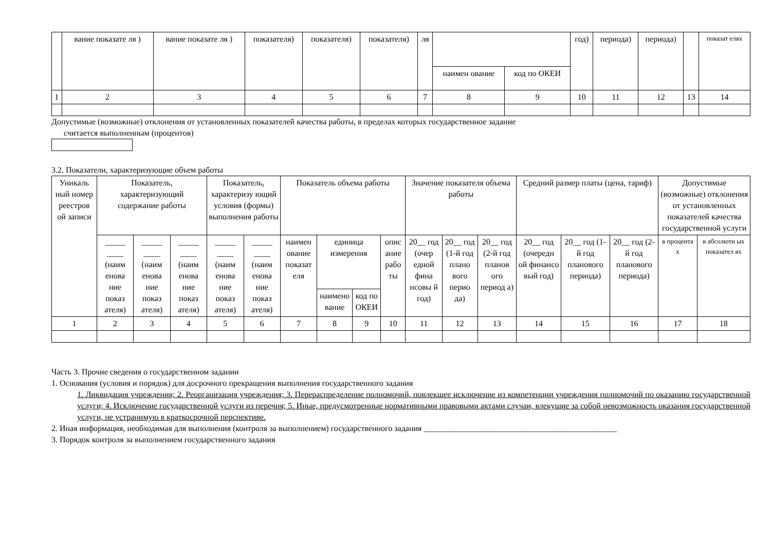| | вание показате ля ) | вание показате ля ) | показателя) | показателя) | показателя) | ля | | | год) | периода) | периода) | | показат елях |
| | | | | | | | наимен ование | код по ОКЕИ | | | | | |
| 1 | 2 | 3 | 4 | 5 | 6 | 7 | 8 | 9 | 10 | 11 | 12 | 13 | 14 |
Допустимые (возможные) отклонения от установленных показателей качества работы, в пределах которых государственное задание
считается выполненным (процентов)
3.2. Показатели, характеризующие объем работы
| Уникаль ный номер реестров ой записи | Показатель, характеризующий содержание работы | | | Показатель, характеризу ющий условия (формы) выполнения работы | | Показатель объема работы | | | | Значение показателя объема работы | | | Средний размер платы (цена, тариф) | | | Допустимые (возможные) отклонения от установленных показателей качества государственной услуги | |
| --- | --- | --- | --- | --- | --- | --- | --- | --- | --- | --- | --- | --- | --- | --- | --- | --- | --- |
| | _____ ____ (наим енова ние показ ателя) | _____ ____ (наим енова ние показ ателя) | _____ ____ (наим енова ние показ ателя) | _____ ____ (наим енова ние показ ателя) | _____ ____ (наим енова ние показ ателя) | наимен ование показат еля | единица измерения | | опис ание рабо ты | 20__ год (очер едной фина нсовы й год) | 20__ год (1-й год плано вого перио да) | 20__ год (2-й год планов ого период а) | 20__ год (очередн ой финансо вый год) | 20__ год (1-й год планового периода) | 20__ год (2-й год планового периода) | в процента х | в абсолютн ых показател ях |
| | | | | | | | наимено вание | код по ОКЕИ | | | | | | | | | |
| 1 | 2 | 3 | 4 | 5 | 6 | 7 | 8 | 9 | 10 | 11 | 12 | 13 | 14 | 15 | 16 | 17 | 18 |
Часть 3. Прочие сведения о государственном задании
1. Основания (условия и порядок) для досрочного прекращения выполнения государственного задания
1. Ликвидация учреждения; 2. Реорганизация учреждения; 3. Перераспределение полномочий, повлекшее исключение из компетенции учреждения полномочий по оказанию государственной услуги; 4. Исключение государственной услуги из перечня; 5. Иные, предусмотренные нормативными правовыми актами случаи, влекущие за собой невозможность оказания государственной услуги, не устранимую в краткосрочной перспективе.
2. Иная информация, необходимая для выполнения (контроля за выполнением) государственного задания _______________________________________________
3. Порядок контроля за выполнением государственного задания